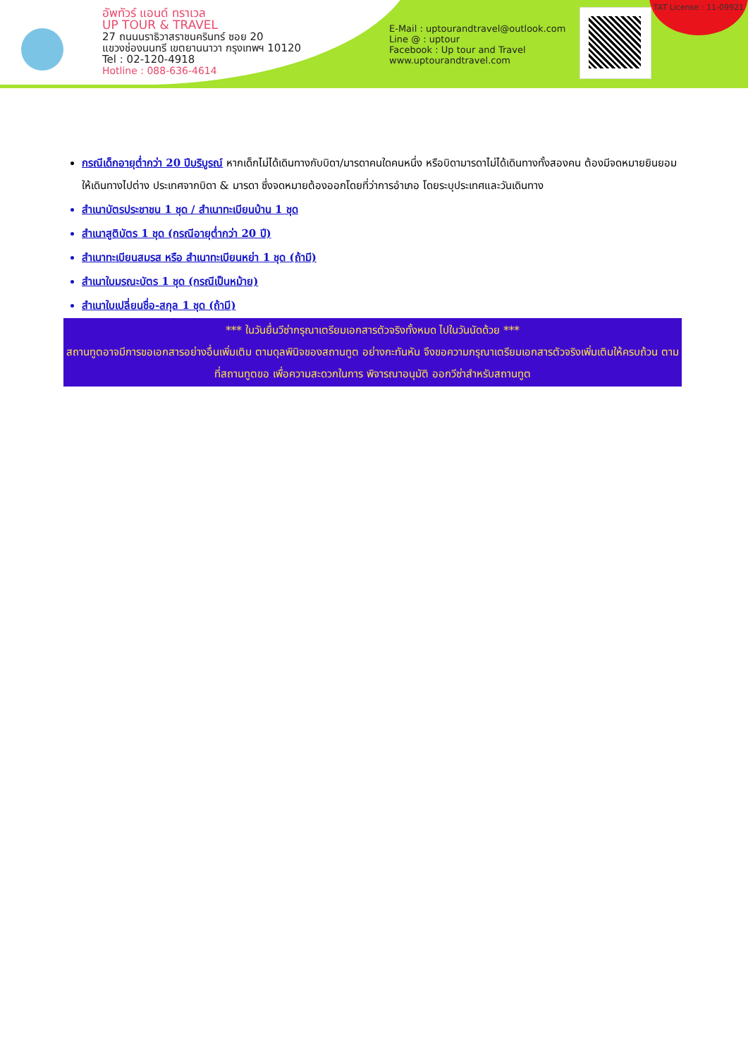อัพทัวร์ แอนด์ ทราเวล
UP TOUR & TRAVEL
27 ถนนนราธิวาสราชนครินทร์ ซอย 20
แขวงช่องนนทรี เขตยานนาวา กรุงเทพฯ 10120
Tel : 02-120-4918
Hotline : 088-636-4614
E-Mail : uptourandtravel@outlook.com
Line @ : uptour
Facebook : Up tour and Travel
www.uptourandtravel.com
TAT License : 11-09921
กรณีเด็กอายุต่ำกว่า 20 ปีบริบูรณ์ หากเด็กไม่ได้เดินทางกับบิดา/มารดาคนใดคนหนึ่ง หรือบิดามารดาไม่ได้เดินทางทั้งสองคน ต้องมีจดหมายยินยอมให้เดินทางไปต่าง ประเทศจากบิดา & มารดา ซึ่งจดหมายต้องออกโดยที่ว่าการอำเภอ โดยระบุประเทศและวันเดินทาง
สำเนาบัตรประชาชน 1 ชุด / สำเนาทะเบียนบ้าน 1 ชุด
สำเนาสูติบัตร 1 ชุด (กรณีอายุต่ำกว่า 20 ปี)
สำเนาทะเบียนสมรส หรือ สำเนาทะเบียนหย่า 1 ชุด (ถ้ามี)
สำเนาใบมรณะบัตร 1 ชุด (กรณีเป็นหม้าย)
สำเนาใบเปลี่ยนชื่อ-สกุล 1 ชุด (ถ้ามี)
*** ในวันยื่นวีซ่ากรุณาเตรียมเอกสารตัวจริงทั้งหมด ไปในวันนัดด้วย ***
สถานทูตอาจมีการขอเอกสารอย่างอื่นเพิ่มเติม ตามดุลพินิจของสถานทูต อย่างกะทันหัน จึงขอความกรุณาเตรียมเอกสารตัวจริงเพิ่มเติมให้ครบถ้วน ตามที่สถานทูตขอ เพื่อความสะดวกในการ พิจารณาอนุมัติ ออกวีซ่าสำหรับสถานทูต